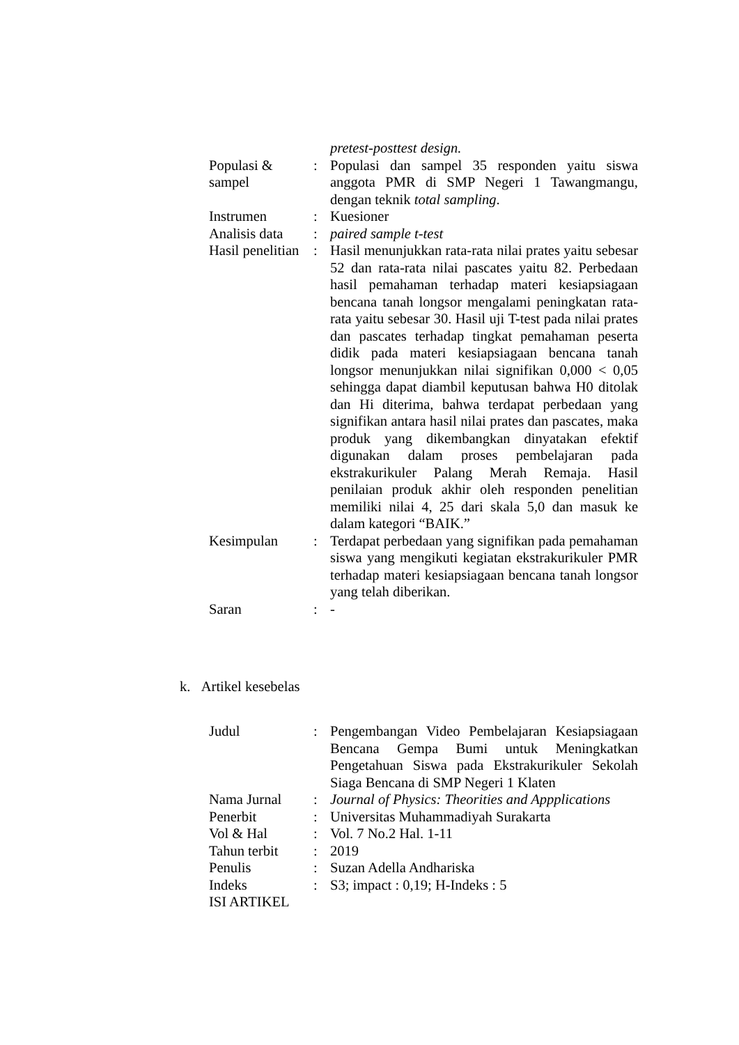| | | pretest-posttest design. |
| Populasi & sampel | : | Populasi dan sampel 35 responden yaitu siswa anggota PMR di SMP Negeri 1 Tawangmangu, dengan teknik total sampling . |
| Instrumen | : | Kuesioner |
| Analisis data | : | paired sample t-test |
| Hasil penelitian | : | Hasil menunjukkan rata-rata nilai prates yaitu sebesar 52 dan rata-rata nilai pascates yaitu 82. Perbedaan hasil pemahaman terhadap materi kesiapsiagaan bencana tanah longsor mengalami peningkatan rata-rata yaitu sebesar 30. Hasil uji T-test pada nilai prates dan pascates terhadap tingkat pemahaman peserta didik pada materi kesiapsiagaan bencana tanah longsor menunjukkan nilai signifikan 0,000 < 0,05 sehingga dapat diambil keputusan bahwa H0 ditolak dan Hi diterima, bahwa terdapat perbedaan yang signifikan antara hasil nilai prates dan pascates, maka produk yang dikembangkan dinyatakan efektif digunakan dalam proses pembelajaran pada ekstrakurikuler Palang Merah Remaja. Hasil penilaian produk akhir oleh responden penelitian memiliki nilai 4, 25 dari skala 5,0 dan masuk ke dalam kategori “BAIK.” |
| Kesimpulan | : | Terdapat perbedaan yang signifikan pada pemahaman siswa yang mengikuti kegiatan ekstrakurikuler PMR terhadap materi kesiapsiagaan bencana tanah longsor yang telah diberikan. |
| Saran | : | - |
k. Artikel kesebelas
| Judul | : | Pengembangan Video Pembelajaran Kesiapsiagaan Bencana Gempa Bumi untuk Meningkatkan Pengetahuan Siswa pada Ekstrakurikuler Sekolah Siaga Bencana di SMP Negeri 1 Klaten |
| Nama Jurnal | : | Journal of Physics: Theorities and Appplications |
| Penerbit | : | Universitas Muhammadiyah Surakarta |
| Vol & Hal | : | Vol. 7 No.2 Hal. 1-11 |
| Tahun terbit | : | 2019 |
| Penulis | : | Suzan Adella Andhariska |
| Indeks | : | S3; impact : 0,19; H-Indeks : 5 |
| ISI ARTIKEL | | |